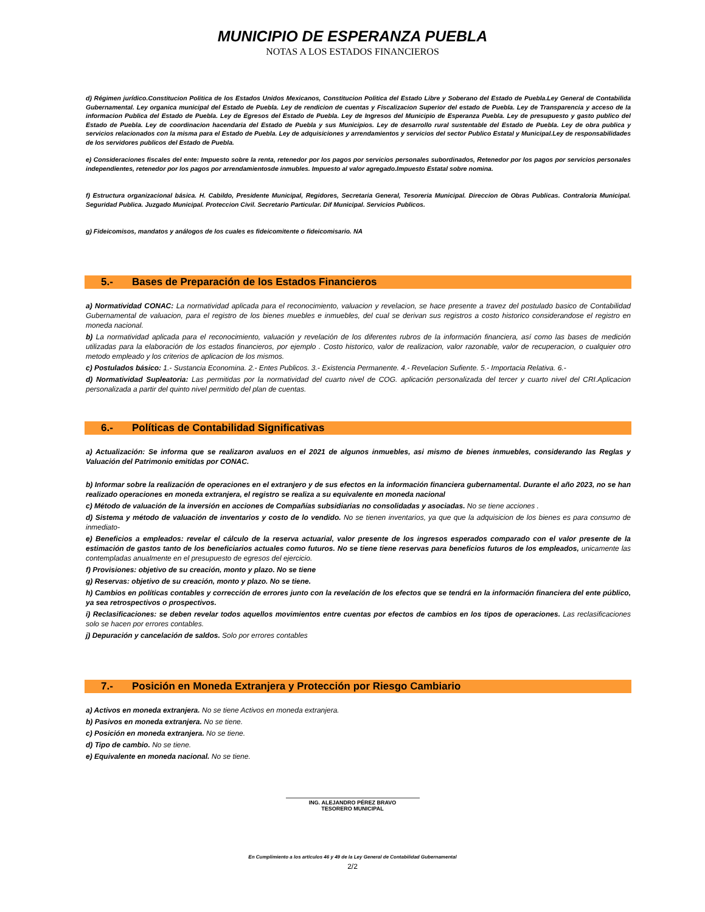MUNICIPIO DE ESPERANZA PUEBLA
NOTAS A LOS ESTADOS FINANCIEROS
d) Régimen jurídico.Constitucion Politica de los Estados Unidos Mexicanos, Constitucion Politica del Estado Libre y Soberano del Estado de Puebla.Ley General de Contabilida Gubernamental. Ley organica municipal del Estado de Puebla. Ley de rendicion de cuentas y Fiscalizacion Superior del estado de Puebla. Ley de Transparencia y acceso de la informacion Publica del Estado de Puebla. Ley de Egresos del Estado de Puebla. Ley de Ingresos del Municipio de Esperanza Puebla. Ley de presupuesto y gasto publico del Estado de Puebla. Ley de coordinacion hacendaria del Estado de Puebla y sus Municipios. Ley de desarrollo rural sustentable del Estado de Puebla. Ley de obra publica y servicios relacionados con la misma para el Estado de Puebla. Ley de adquisiciones y arrendamientos y servicios del sector Publico Estatal y Municipal.Ley de responsabilidades de los servidores publicos del Estado de Puebla.
e) Consideraciones fiscales del ente: Impuesto sobre la renta, retenedor por los pagos por servicios personales subordinados, Retenedor por los pagos por servicios personales independientes, retenedor por los pagos por arrendamientosde inmubles. Impuesto al valor agregado.Impuesto Estatal sobre nomina.
f) Estructura organizacional básica. H. Cabildo, Presidente Municipal, Regidores, Secretaria General, Tesoreria Municipal. Direccion de Obras Publicas. Contraloria Municipal. Seguridad Publica. Juzgado Municipal. Proteccion Civil. Secretario Particular. Dif Municipal. Servicios Publicos.
g) Fideicomisos, mandatos y análogos de los cuales es fideicomitente o fideicomisario. NA
5.- Bases de Preparación de los Estados Financieros
a) Normatividad CONAC: La normatividad aplicada para el reconocimiento, valuacion y revelacion, se hace presente a travez del postulado basico de Contabilidad Gubernamental de valuacion, para el registro de los bienes muebles e inmuebles, del cual se derivan sus registros a costo historico considerandose el registro en moneda nacional.
b) La normatividad aplicada para el reconocimiento, valuación y revelación de los diferentes rubros de la información financiera, así como las bases de medición utilizadas para la elaboración de los estados financieros, por ejemplo . Costo historico, valor de realizacion, valor razonable, valor de recuperacion, o cualquier otro metodo empleado y los criterios de aplicacion de los mismos.
c) Postulados básico: 1.- Sustancia Economina. 2.- Entes Publicos. 3.- Existencia Permanente. 4.- Revelacion Sufiente. 5.- Importacia Relativa. 6.-
d) Normatividad Supleatoria: Las permitidas por la normatividad del cuarto nivel de COG. aplicación personalizada del tercer y cuarto nivel del CRI.Aplicacion personalizada a partir del quinto nivel permitido del plan de cuentas.
6.- Políticas de Contabilidad Significativas
a) Actualización: Se informa que se realizaron avaluos en el 2021 de algunos inmuebles, asi mismo de bienes inmuebles, considerando las Reglas y Valuación del Patrimonio emitidas por CONAC.
b) Informar sobre la realización de operaciones en el extranjero y de sus efectos en la información financiera gubernamental. Durante el año 2023, no se han realizado operaciones en moneda extranjera, el registro se realiza a su equivalente en moneda nacional
c) Método de valuación de la inversión en acciones de Compañías subsidiarias no consolidadas y asociadas. No se tiene acciones .
d) Sistema y método de valuación de inventarios y costo de lo vendido. No se tienen inventarios, ya que que la adquisicion de los bienes es para consumo de inmediato-
e) Beneficios a empleados: revelar el cálculo de la reserva actuarial, valor presente de los ingresos esperados comparado con el valor presente de la estimación de gastos tanto de los beneficiarios actuales como futuros. No se tiene tiene reservas para beneficios futuros de los empleados, unicamente las contempladas anualmente en el presupuesto de egresos del ejercicio.
f) Provisiones: objetivo de su creación, monto y plazo. No se tiene
g) Reservas: objetivo de su creación, monto y plazo. No se tiene.
h) Cambios en políticas contables y corrección de errores junto con la revelación de los efectos que se tendrá en la información financiera del ente público, ya sea retrospectivos o prospectivos.
i) Reclasificaciones: se deben revelar todos aquellos movimientos entre cuentas por efectos de cambios en los tipos de operaciones. Las reclasificaciones solo se hacen por errores contables.
j) Depuración y cancelación de saldos. Solo por errores contables
7.- Posición en Moneda Extranjera y Protección por Riesgo Cambiario
a) Activos en moneda extranjera. No se tiene Activos en moneda extranjera.
b) Pasivos en moneda extranjera. No se tiene.
c) Posición en moneda extranjera. No se tiene.
d) Tipo de cambio. No se tiene.
e) Equivalente en moneda nacional. No se tiene.
ING. ALEJANDRO PÉREZ BRAVO
TESORERO MUNICIPAL
En Cumplimiento a los artículos 46 y 49 de la Ley General de Contabilidad Gubernamental
2/2